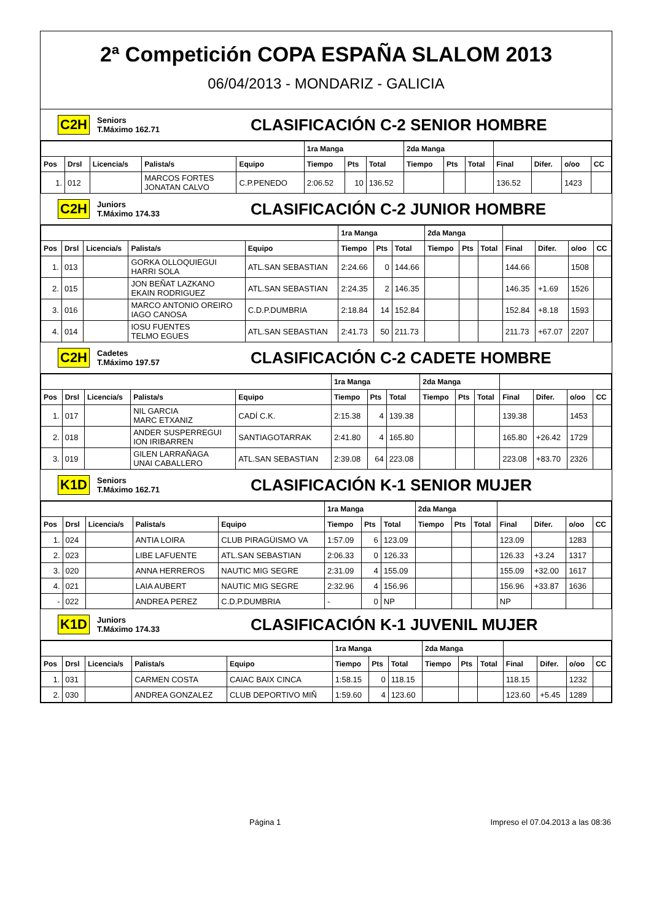2ª Competición COPA ESPAÑA SLALOM 2013
06/04/2013 - MONDARIZ - GALICIA
C2H Seniors
T.Máximo 162.71 CLASIFICACIÓN C-2 SENIOR HOMBRE
| | | | | | 1ra Manga | | | 2da Manga | | | | | | |
| --- | --- | --- | --- | --- | --- | --- | --- | --- | --- | --- | --- | --- | --- | --- |
| Pos | Drsl | Licencia/s | Palista/s | Equipo | Tiempo | Pts | Total | Tiempo | Pts | Total | Final | Difer. | o/oo | CC |
| 1. | 012 | | MARCOS FORTES JONATAN CALVO | C.P.PENEDO | 2:06.52 | 10 | 136.52 | | | | 136.52 | | 1423 | |
C2H Juniors
T.Máximo 174.33 CLASIFICACIÓN C-2 JUNIOR HOMBRE
| | | | | | 1ra Manga | | | 2da Manga | | | | | | |
| --- | --- | --- | --- | --- | --- | --- | --- | --- | --- | --- | --- | --- | --- | --- |
| Pos | Drsl | Licencia/s | Palista/s | Equipo | Tiempo | Pts | Total | Tiempo | Pts | Total | Final | Difer. | o/oo | CC |
| 1. | 013 | | GORKA OLLOQUIEGUI HARRI SOLA | ATL.SAN SEBASTIAN | 2:24.66 | 0 | 144.66 | | | | 144.66 | | 1508 | |
| 2. | 015 | | JON BEÑAT LAZKANO EKAIN RODRIGUEZ | ATL.SAN SEBASTIAN | 2:24.35 | 2 | 146.35 | | | | 146.35 | +1.69 | 1526 | |
| 3. | 016 | | MARCO ANTONIO OREIRO IAGO CANOSA | C.D.P.DUMBRIA | 2:18.84 | 14 | 152.84 | | | | 152.84 | +8.18 | 1593 | |
| 4. | 014 | | IOSU FUENTES TELMO EGUES | ATL.SAN SEBASTIAN | 2:41.73 | 50 | 211.73 | | | | 211.73 | +67.07 | 2207 | |
C2H Cadetes
T.Máximo 197.57 CLASIFICACIÓN C-2 CADETE HOMBRE
| | | | | | 1ra Manga | | | 2da Manga | | | | | | |
| --- | --- | --- | --- | --- | --- | --- | --- | --- | --- | --- | --- | --- | --- | --- |
| Pos | Drsl | Licencia/s | Palista/s | Equipo | Tiempo | Pts | Total | Tiempo | Pts | Total | Final | Difer. | o/oo | CC |
| 1. | 017 | | NIL GARCIA MARC ETXANIZ | CADÍ C.K. | 2:15.38 | 4 | 139.38 | | | | 139.38 | | 1453 | |
| 2. | 018 | | ANDER SUSPERREGUI ION IRIBARREN | SANTIAGOTARRAK | 2:41.80 | 4 | 165.80 | | | | 165.80 | +26.42 | 1729 | |
| 3. | 019 | | GILEN LARRAÑAGA UNAI CABALLERO | ATL.SAN SEBASTIAN | 2:39.08 | 64 | 223.08 | | | | 223.08 | +83.70 | 2326 | |
K1D Seniors
T.Máximo 162.71 CLASIFICACIÓN K-1 SENIOR MUJER
| | | | | | 1ra Manga | | | 2da Manga | | | | | | |
| --- | --- | --- | --- | --- | --- | --- | --- | --- | --- | --- | --- | --- | --- | --- |
| Pos | Drsl | Licencia/s | Palista/s | Equipo | Tiempo | Pts | Total | Tiempo | Pts | Total | Final | Difer. | o/oo | CC |
| 1. | 024 | | ANTIA LOIRA | CLUB PIRAGÜISMO VA | 1:57.09 | 6 | 123.09 | | | | 123.09 | | 1283 | |
| 2. | 023 | | LIBE LAFUENTE | ATL.SAN SEBASTIAN | 2:06.33 | 0 | 126.33 | | | | 126.33 | +3.24 | 1317 | |
| 3. | 020 | | ANNA HERREROS | NAUTIC MIG SEGRE | 2:31.09 | 4 | 155.09 | | | | 155.09 | +32.00 | 1617 | |
| 4. | 021 | | LAIA AUBERT | NAUTIC MIG SEGRE | 2:32.96 | 4 | 156.96 | | | | 156.96 | +33.87 | 1636 | |
| - | 022 | | ANDREA PEREZ | C.D.P.DUMBRIA | - | 0 | NP | | | | NP | | | |
K1D Juniors
T.Máximo 174.33 CLASIFICACIÓN K-1 JUVENIL MUJER
| | | | | | 1ra Manga | | | 2da Manga | | | | | | |
| --- | --- | --- | --- | --- | --- | --- | --- | --- | --- | --- | --- | --- | --- | --- |
| Pos | Drsl | Licencia/s | Palista/s | Equipo | Tiempo | Pts | Total | Tiempo | Pts | Total | Final | Difer. | o/oo | CC |
| 1. | 031 | | CARMEN COSTA | CAIAC BAIX CINCA | 1:58.15 | 0 | 118.15 | | | | 118.15 | | 1232 | |
| 2. | 030 | | ANDREA GONZALEZ | CLUB DEPORTIVO MIÑ | 1:59.60 | 4 | 123.60 | | | | 123.60 | +5.45 | 1289 | |
Página 1 Impreso el 07.04.2013 a las 08:36